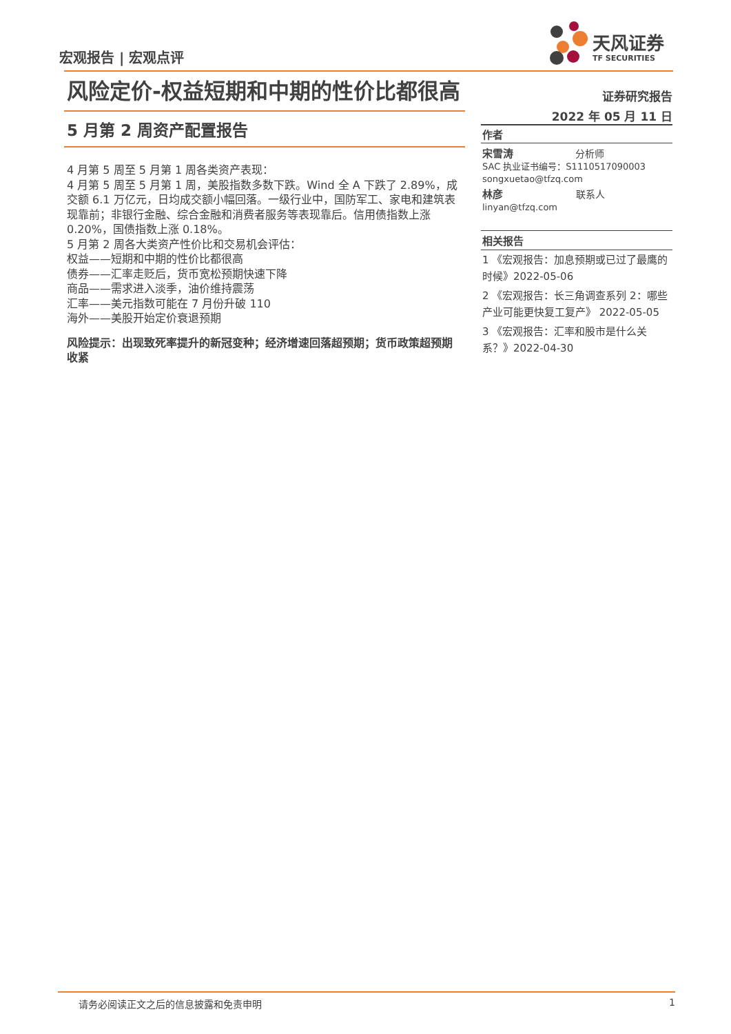宏观报告 | 宏观点评
天风证券
TF SECURITIES
风险定价-权益短期和中期的性价比都很高
5 月第 2 周资产配置报告
4 月第 5 周至 5 月第 1 周各类资产表现：
4 月第 5 周至 5 月第 1 周，美股指数多数下跌。Wind 全 A 下跌了 2.89%，成交额 6.1 万亿元，日均成交额小幅回落。一级行业中，国防军工、家电和建筑表现靠前；非银行金融、综合金融和消费者服务等表现靠后。信用债指数上涨 0.20%，国债指数上涨 0.18%。
5 月第 2 周各大类资产性价比和交易机会评估：
权益——短期和中期的性价比都很高
债券——汇率走贬后，货币宽松预期快速下降
商品——需求进入淡季，油价维持震荡
汇率——美元指数可能在 7 月份升破 110
海外——美股开始定价衰退预期
风险提示：出现致死率提升的新冠变种；经济增速回落超预期；货币政策超预期收紧
证券研究报告
2022 年 05 月 11 日
作者
宋雪涛 分析师
SAC 执业证书编号：S1110517090003
songxuetao@tfzq.com
林彦 联系人
linyan@tfzq.com
相关报告
1 《宏观报告：加息预期或已过了最鹰的时候》2022-05-06
2 《宏观报告：长三角调查系列 2：哪些产业可能更快复工复产》 2022-05-05
3 《宏观报告：汇率和股市是什么关系？》2022-04-30
请务必阅读正文之后的信息披露和免责申明 1